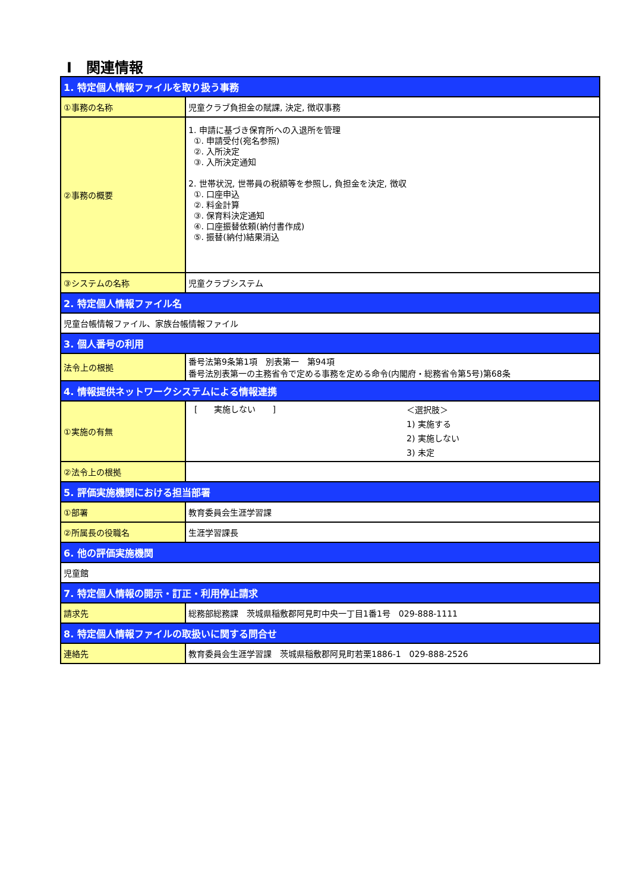Ⅰ　関連情報
| 1. 特定個人情報ファイルを取り扱う事務 | |
| ①事務の名称 | 児童クラブ負担金の賦課, 決定, 徴収事務 |
| ②事務の概要 | 1. 申請に基づき保育所への入退所を管理 ①. 申請受付(宛名参照) ②. 入所決定 ③. 入所決定通知 2. 世帯状況, 世帯員の税額等を参照し, 負担金を決定, 徴収 ①. 口座申込 ②. 料金計算 ③. 保育料決定通知 ④. 口座振替依頼(納付書作成) ⑤. 振替(納付)結果消込 |
| ③システムの名称 | 児童クラブシステム |
| 2. 特定個人情報ファイル名 | |
| 児童台帳情報ファイル、家族台帳情報ファイル | |
| 3. 個人番号の利用 | |
| 法令上の根拠 | 番号法第9条第1項 別表第一 第94項 番号法別表第一の主務省令で定める事務を定める命令(内閣府・総務省令第5号)第68条 |
| 4. 情報提供ネットワークシステムによる情報連携 | |
| ①実施の有無 | [ 実施しない ] ＜選択肢＞ 1) 実施する 2) 実施しない 3) 未定 |
| ②法令上の根拠 | |
| 5. 評価実施機関における担当部署 | |
| ①部署 | 教育委員会生涯学習課 |
| ②所属長の役職名 | 生涯学習課長 |
| 6. 他の評価実施機関 | |
| 児童館 | |
| 7. 特定個人情報の開示・訂正・利用停止請求 | |
| 請求先 | 総務部総務課 茨城県稲敷郡阿見町中央一丁目1番1号 029-888-1111 |
| 8. 特定個人情報ファイルの取扱いに関する問合せ | |
| 連絡先 | 教育委員会生涯学習課 茨城県稲敷郡阿見町若栗1886-1 029-888-2526 |